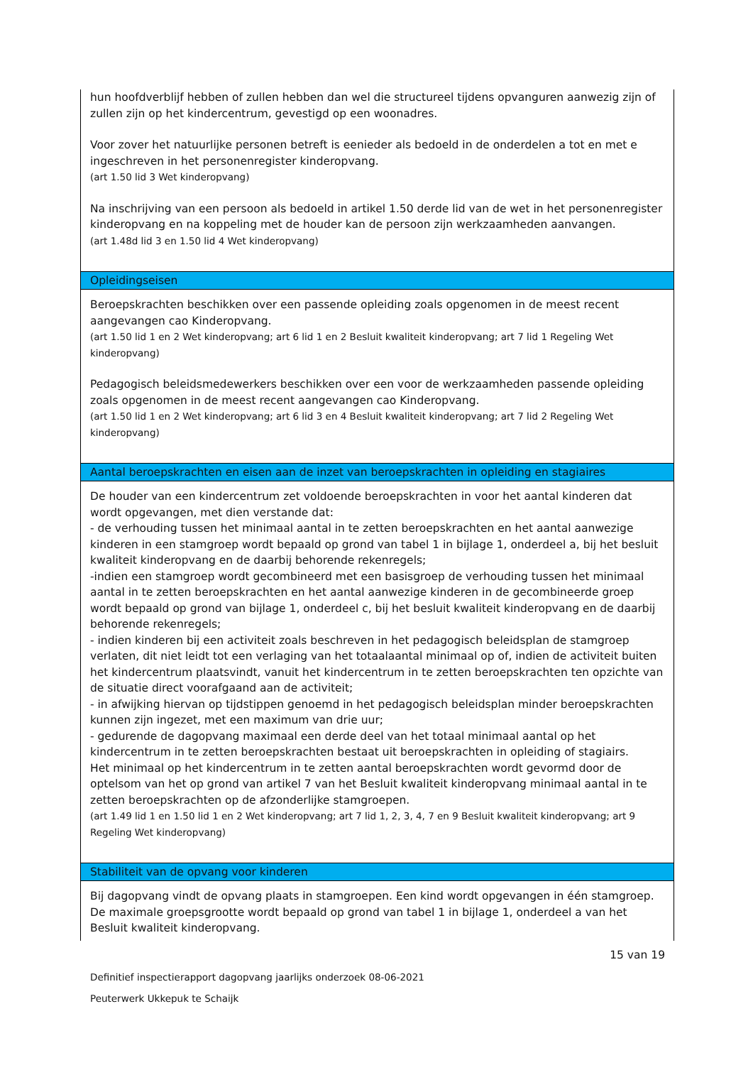| hun hoofdverblijf hebben of zullen hebben dan wel die structureel tijdens opvanguren aanwezig zijn of zullen zijn op het kindercentrum, gevestigd op een woonadres. Voor zover het natuurlijke personen betreft is eenieder als bedoeld in de onderdelen a tot en met e ingeschreven in het personenregister kinderopvang. (art 1.50 lid 3 Wet kinderopvang) Na inschrijving van een persoon als bedoeld in artikel 1.50 derde lid van de wet in het personenregister kinderopvang en na koppeling met de houder kan de persoon zijn werkzaamheden aanvangen. (art 1.48d lid 3 en 1.50 lid 4 Wet kinderopvang) |
| Opleidingseisen |
| Beroepskrachten beschikken over een passende opleiding zoals opgenomen in de meest recent aangevangen cao Kinderopvang. (art 1.50 lid 1 en 2 Wet kinderopvang; art 6 lid 1 en 2 Besluit kwaliteit kinderopvang; art 7 lid 1 Regeling Wet kinderopvang) Pedagogisch beleidsmedewerkers beschikken over een voor de werkzaamheden passende opleiding zoals opgenomen in de meest recent aangevangen cao Kinderopvang. (art 1.50 lid 1 en 2 Wet kinderopvang; art 6 lid 3 en 4 Besluit kwaliteit kinderopvang; art 7 lid 2 Regeling Wet kinderopvang) |
| Aantal beroepskrachten en eisen aan de inzet van beroepskrachten in opleiding en stagiaires |
| De houder van een kindercentrum zet voldoende beroepskrachten in voor het aantal kinderen dat wordt opgevangen, met dien verstande dat: - de verhouding tussen het minimaal aantal in te zetten beroepskrachten en het aantal aanwezige kinderen in een stamgroep wordt bepaald op grond van tabel 1 in bijlage 1, onderdeel a, bij het besluit kwaliteit kinderopvang en de daarbij behorende rekenregels; -indien een stamgroep wordt gecombineerd met een basisgroep de verhouding tussen het minimaal aantal in te zetten beroepskrachten en het aantal aanwezige kinderen in de gecombineerde groep wordt bepaald op grond van bijlage 1, onderdeel c, bij het besluit kwaliteit kinderopvang en de daarbij behorende rekenregels; - indien kinderen bij een activiteit zoals beschreven in het pedagogisch beleidsplan de stamgroep verlaten, dit niet leidt tot een verlaging van het totaalaantal minimaal op of, indien de activiteit buiten het kindercentrum plaatsvindt, vanuit het kindercentrum in te zetten beroepskrachten ten opzichte van de situatie direct voorafgaand aan de activiteit; - in afwijking hiervan op tijdstippen genoemd in het pedagogisch beleidsplan minder beroepskrachten kunnen zijn ingezet, met een maximum van drie uur; - gedurende de dagopvang maximaal een derde deel van het totaal minimaal aantal op het kindercentrum in te zetten beroepskrachten bestaat uit beroepskrachten in opleiding of stagiairs. Het minimaal op het kindercentrum in te zetten aantal beroepskrachten wordt gevormd door de optelsom van het op grond van artikel 7 van het Besluit kwaliteit kinderopvang minimaal aantal in te zetten beroepskrachten op de afzonderlijke stamgroepen. (art 1.49 lid 1 en 1.50 lid 1 en 2 Wet kinderopvang; art 7 lid 1, 2, 3, 4, 7 en 9 Besluit kwaliteit kinderopvang; art 9 Regeling Wet kinderopvang) |
| Stabiliteit van de opvang voor kinderen |
| Bij dagopvang vindt de opvang plaats in stamgroepen. Een kind wordt opgevangen in één stamgroep. De maximale groepsgrootte wordt bepaald op grond van tabel 1 in bijlage 1, onderdeel a van het Besluit kwaliteit kinderopvang. |
15 van 19
Definitief inspectierapport dagopvang jaarlijks onderzoek 08-06-2021
Peuterwerk Ukkepuk te Schaijk